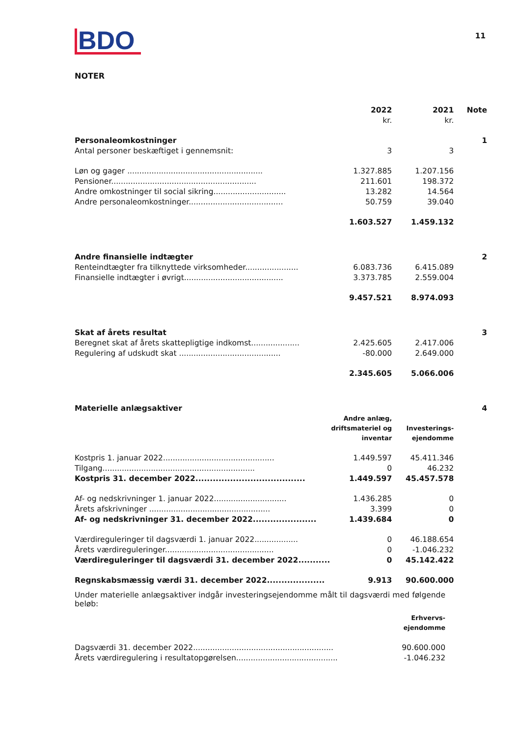BDO
11
NOTER
| | 2022 kr. | 2021 kr. | Note |
| --- | --- | --- | --- |
| Personaleomkostninger | | | 1 |
| Antal personer beskæftiget i gennemsnit: | 3 | 3 | |
| Løn og gager ........................................................ | 1.327.885 | 1.207.156 | |
| Pensioner............................................................ | 211.601 | 198.372 | |
| Andre omkostninger til social sikring.............................. | 13.282 | 14.564 | |
| Andre personaleomkostninger....................................... | 50.759 | 39.040 | |
| | 1.603.527 | 1.459.132 | |
| Andre finansielle indtægter | | | 2 |
| Renteindtægter fra tilknyttede virksomheder...................... | 6.083.736 | 6.415.089 | |
| Finansielle indtægter i øvrigt......................................... | 3.373.785 | 2.559.004 | |
| | 9.457.521 | 8.974.093 | |
| Skat af årets resultat | | | 3 |
| Beregnet skat af årets skattepligtige indkomst.................... | 2.425.605 | 2.417.006 | |
| Regulering af udskudt skat .......................................... | -80.000 | 2.649.000 | |
| | 2.345.605 | 5.066.006 | |
| Materielle anlægsaktiver | | | 4 |
| | Andre anlæg, driftsmateriel og inventar | Investerings- ejendomme | |
| Kostpris 1. januar 2022.............................................. | 1.449.597 | 45.411.346 | |
| Tilgang............................................................... | 0 | 46.232 | |
| Kostpris 31. december 2022...................................... | 1.449.597 | 45.457.578 | |
| Af- og nedskrivninger 1. januar 2022.............................. | 1.436.285 | 0 | |
| Årets afskrivninger .................................................. | 3.399 | 0 | |
| Af- og nedskrivninger 31. december 2022...................... | 1.439.684 | 0 | |
| Værdireguleringer til dagsværdi 1. januar 2022.................. | 0 | 46.188.654 | |
| Årets værdireguleringer............................................. | 0 | -1.046.232 | |
| Værdireguleringer til dagsværdi 31. december 2022........... | 0 | 45.142.422 | |
| Regnskabsmæssig værdi 31. december 2022.................... | 9.913 | 90.600.000 | |
Under materielle anlægsaktiver indgår investeringsejendomme målt til dagsværdi med følgende beløb:
| | Erhvervs- ejendomme |
| Dagsværdi 31. december 2022.......................................................... | 90.600.000 |
| Årets værdiregulering i resultatopgørelsen.......................................... | -1.046.232 |